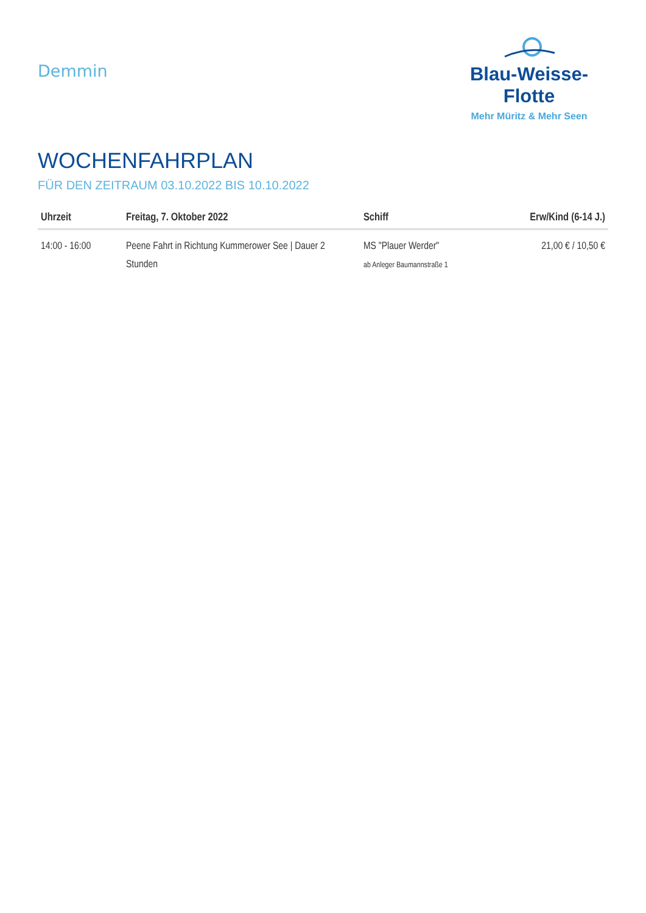Demmin
Blau-Weisse-Flotte
Mehr Müritz & Mehr Seen
WOCHENFAHRPLAN
FÜR DEN ZEITRAUM 03.10.2022 BIS 10.10.2022
| Uhrzeit | Freitag, 7. Oktober 2022 | Schiff | Erw/Kind (6-14 J.) |
| --- | --- | --- | --- |
| 14:00 - 16:00 | Peene Fahrt in Richtung Kummerower See / Dauer 2 Stunden | MS "Plauer Werder" ab Anleger Baumannstraße 1 | 21,00 € / 10,50 € |